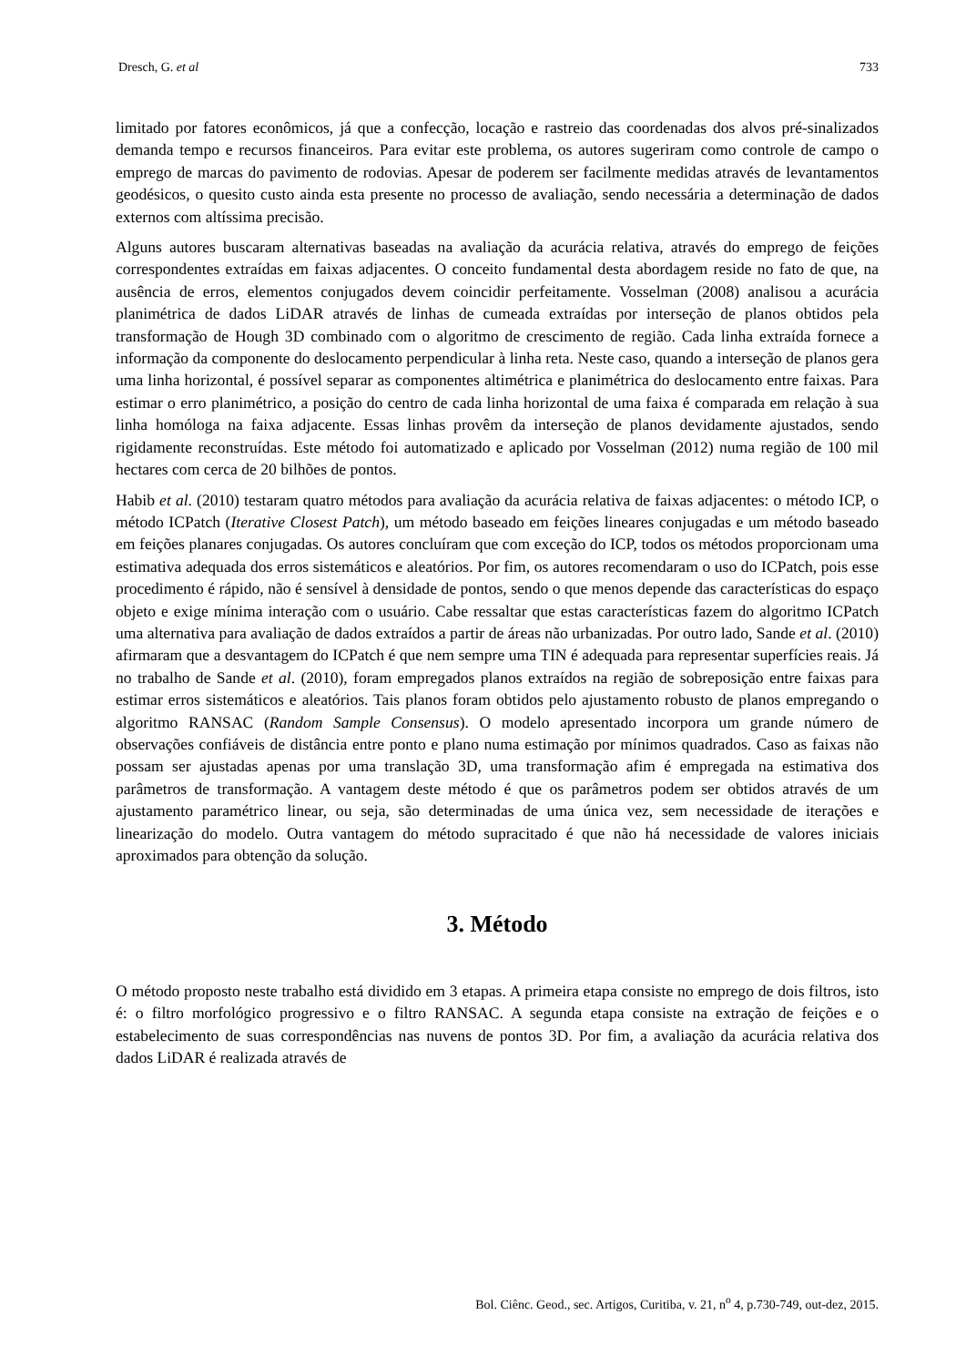Dresch, G. et al 733
limitado por fatores econômicos, já que a confecção, locação e rastreio das coordenadas dos alvos pré-sinalizados demanda tempo e recursos financeiros. Para evitar este problema, os autores sugeriram como controle de campo o emprego de marcas do pavimento de rodovias. Apesar de poderem ser facilmente medidas através de levantamentos geodésicos, o quesito custo ainda esta presente no processo de avaliação, sendo necessária a determinação de dados externos com altíssima precisão.
Alguns autores buscaram alternativas baseadas na avaliação da acurácia relativa, através do emprego de feições correspondentes extraídas em faixas adjacentes. O conceito fundamental desta abordagem reside no fato de que, na ausência de erros, elementos conjugados devem coincidir perfeitamente. Vosselman (2008) analisou a acurácia planimétrica de dados LiDAR através de linhas de cumeada extraídas por interseção de planos obtidos pela transformação de Hough 3D combinado com o algoritmo de crescimento de região. Cada linha extraída fornece a informação da componente do deslocamento perpendicular à linha reta. Neste caso, quando a interseção de planos gera uma linha horizontal, é possível separar as componentes altimétrica e planimétrica do deslocamento entre faixas. Para estimar o erro planimétrico, a posição do centro de cada linha horizontal de uma faixa é comparada em relação à sua linha homóloga na faixa adjacente. Essas linhas provêm da interseção de planos devidamente ajustados, sendo rigidamente reconstruídas. Este método foi automatizado e aplicado por Vosselman (2012) numa região de 100 mil hectares com cerca de 20 bilhões de pontos.
Habib et al. (2010) testaram quatro métodos para avaliação da acurácia relativa de faixas adjacentes: o método ICP, o método ICPatch (Iterative Closest Patch), um método baseado em feições lineares conjugadas e um método baseado em feições planares conjugadas. Os autores concluíram que com exceção do ICP, todos os métodos proporcionam uma estimativa adequada dos erros sistemáticos e aleatórios. Por fim, os autores recomendaram o uso do ICPatch, pois esse procedimento é rápido, não é sensível à densidade de pontos, sendo o que menos depende das características do espaço objeto e exige mínima interação com o usuário. Cabe ressaltar que estas características fazem do algoritmo ICPatch uma alternativa para avaliação de dados extraídos a partir de áreas não urbanizadas. Por outro lado, Sande et al. (2010) afirmaram que a desvantagem do ICPatch é que nem sempre uma TIN é adequada para representar superfícies reais. Já no trabalho de Sande et al. (2010), foram empregados planos extraídos na região de sobreposição entre faixas para estimar erros sistemáticos e aleatórios. Tais planos foram obtidos pelo ajustamento robusto de planos empregando o algoritmo RANSAC (Random Sample Consensus). O modelo apresentado incorpora um grande número de observações confiáveis de distância entre ponto e plano numa estimação por mínimos quadrados. Caso as faixas não possam ser ajustadas apenas por uma translação 3D, uma transformação afim é empregada na estimativa dos parâmetros de transformação. A vantagem deste método é que os parâmetros podem ser obtidos através de um ajustamento paramétrico linear, ou seja, são determinadas de uma única vez, sem necessidade de iterações e linearização do modelo. Outra vantagem do método supracitado é que não há necessidade de valores iniciais aproximados para obtenção da solução.
3. Método
O método proposto neste trabalho está dividido em 3 etapas. A primeira etapa consiste no emprego de dois filtros, isto é: o filtro morfológico progressivo e o filtro RANSAC. A segunda etapa consiste na extração de feições e o estabelecimento de suas correspondências nas nuvens de pontos 3D. Por fim, a avaliação da acurácia relativa dos dados LiDAR é realizada através de
Bol. Ciênc. Geod., sec. Artigos, Curitiba, v. 21, n<sup>o</sup> 4, p.730-749, out-dez, 2015.